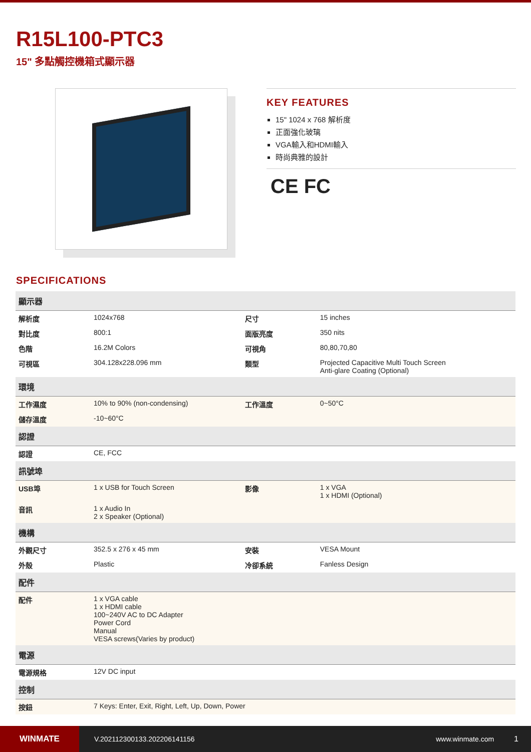R15L100-PTC3
15" 多點觸控機箱式顯示器
KEY FEATURES
15" 1024 x 768 解析度
正面強化玻璃
VGA輸入和HDMI輸入
時尚典雅的設計
CE FC
SPECIFICATIONS
| 顯示器 | | | |
| 解析度 | 1024x768 | 尺寸 | 15 inches |
| 對比度 | 800:1 | 面版亮度 | 350 nits |
| 色階 | 16.2M Colors | 可視角 | 80,80,70,80 |
| 可視區 | 304.128x228.096 mm | 類型 | Projected Capacitive Multi Touch Screen Anti-glare Coating (Optional) |
| 環境 | | | |
| 工作濕度 | 10% to 90% (non-condensing) | 工作溫度 | 0~50°C |
| 儲存溫度 | -10~60°C | | |
| 認證 | | | |
| 認證 | CE, FCC | | |
| 訊號埠 | | | |
| USB埠 | 1 x USB for Touch Screen | 影像 | 1 x VGA 1 x HDMI (Optional) |
| 音訊 | 1 x Audio In 2 x Speaker (Optional) | | |
| 機構 | | | |
| 外觀尺寸 | 352.5 x 276 x 45 mm | 安裝 | VESA Mount |
| 外殼 | Plastic | 冷卻系統 | Fanless Design |
| 配件 | | | |
| 配件 | 1 x VGA cable 1 x HDMI cable 100~240V AC to DC Adapter Power Cord Manual VESA screws(Varies by product) | | |
| 電源 | | | |
| 電源規格 | 12V DC input | | |
| 控制 | | | |
| 按鈕 | 7 Keys: Enter, Exit, Right, Left, Up, Down, Power | | |
WINMATE
V.202112300133.202206141156 www.winmate.com 1